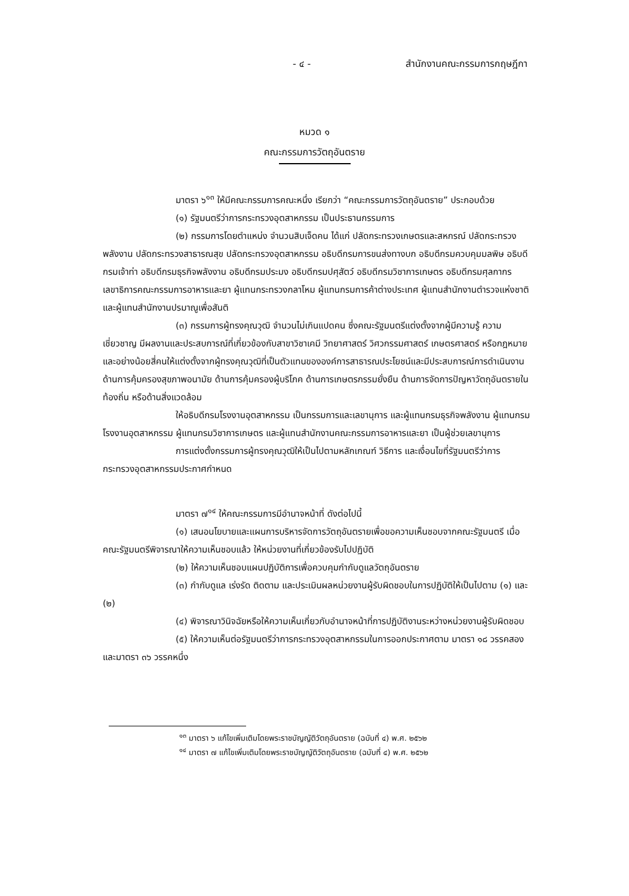- ๔ - สำนักงานคณะกรรมการกฤษฎีกา
หมวด ๑
คณะกรรมการวัตถุอันตราย
มาตรา ๖<sup>๑๓</sup> ให้มีคณะกรรมการคณะหนึ่ง เรียกว่า “คณะกรรมการวัตถุอันตราย” ประกอบด้วย
(๑) รัฐมนตรีว่าการกระทรวงอุตสาหกรรม เป็นประธานกรรมการ
(๒) กรรมการโดยตำแหน่ง จำนวนสิบเจ็ดคน ได้แก่ ปลัดกระทรวงเกษตรและสหกรณ์ ปลัดกระทรวงพลังงาน ปลัดกระทรวงสาธารณสุข ปลัดกระทรวงอุตสาหกรรม อธิบดีกรมการขนส่งทางบก อธิบดีกรมควบคุมมลพิษ อธิบดีกรมเจ้าท่า อธิบดีกรมธุรกิจพลังงาน อธิบดีกรมประมง อธิบดีกรมปศุสัตว์ อธิบดีกรมวิชาการเกษตร อธิบดีกรมศุลกากร เลขาธิการคณะกรรมการอาหารและยา ผู้แทนกระทรวงกลาโหม ผู้แทนกรมการค้าต่างประเทศ ผู้แทนสำนักงานตำรวจแห่งชาติ และผู้แทนสำนักงานปรมาณูเพื่อสันติ
(๓) กรรมการผู้ทรงคุณวุฒิ จำนวนไม่เกินแปดคน ซึ่งคณะรัฐมนตรีแต่งตั้งจากผู้มีความรู้ ความเชี่ยวชาญ มีผลงานและประสบการณ์ที่เกี่ยวข้องกับสาขาวิชาเคมี วิทยาศาสตร์ วิศวกรรมศาสตร์ เกษตรศาสตร์ หรือกฎหมาย และอย่างน้อยสี่คนให้แต่งตั้งจากผู้ทรงคุณวุฒิที่เป็นตัวแทนขององค์การสาธารณประโยชน์และมีประสบการณ์การดำเนินงานด้านการคุ้มครองสุขภาพอนามัย ด้านการคุ้มครองผู้บริโภค ด้านการเกษตรกรรมยั่งยืน ด้านการจัดการปัญหาวัตถุอันตรายในท้องถิ่น หรือด้านสิ่งแวดล้อม
ให้อธิบดีกรมโรงงานอุตสาหกรรม เป็นกรรมการและเลขานุการ และผู้แทนกรมธุรกิจพลังงาน ผู้แทนกรมโรงงานอุตสาหกรรม ผู้แทนกรมวิชาการเกษตร และผู้แทนสำนักงานคณะกรรมการอาหารและยา เป็นผู้ช่วยเลขานุการ
การแต่งตั้งกรรมการผู้ทรงคุณวุฒิให้เป็นไปตามหลักเกณฑ์ วิธีการ และเงื่อนไขที่รัฐมนตรีว่าการกระทรวงอุตสาหกรรมประกาศกำหนด
มาตรา ๗<sup>๑๔</sup> ให้คณะกรรมการมีอำนาจหน้าที่ ดังต่อไปนี้
(๑) เสนอนโยบายและแผนการบริหารจัดการวัตถุอันตรายเพื่อขอความเห็นชอบจากคณะรัฐมนตรี เมื่อคณะรัฐมนตรีพิจารณาให้ความเห็นชอบแล้ว ให้หน่วยงานที่เกี่ยวข้องรับไปปฏิบัติ
(๒) ให้ความเห็นชอบแผนปฏิบัติการเพื่อควบคุมกำกับดูแลวัตถุอันตราย
(๓) กำกับดูแล เร่งรัด ติดตาม และประเมินผลหน่วยงานผู้รับผิดชอบในการปฏิบัติให้เป็นไปตาม (๑) และ (๒)
(๔) พิจารณาวินิจฉัยหรือให้ความเห็นเกี่ยวกับอำนาจหน้าที่การปฏิบัติงานระหว่างหน่วยงานผู้รับผิดชอบ
(๕) ให้ความเห็นต่อรัฐมนตรีว่าการกระทรวงอุตสาหกรรมในการออกประกาศตาม มาตรา ๑๘ วรรคสอง และมาตรา ๓๖ วรรคหนึ่ง
<sup>๑๓</sup> มาตรา ๖ แก้ไขเพิ่มเติมโดยพระราชบัญญัติวัตถุอันตราย (ฉบับที่ ๔) พ.ศ. ๒๕๖๒
<sup>๑๔</sup> มาตรา ๗ แก้ไขเพิ่มเติมโดยพระราชบัญญัติวัตถุอันตราย (ฉบับที่ ๔) พ.ศ. ๒๕๖๒